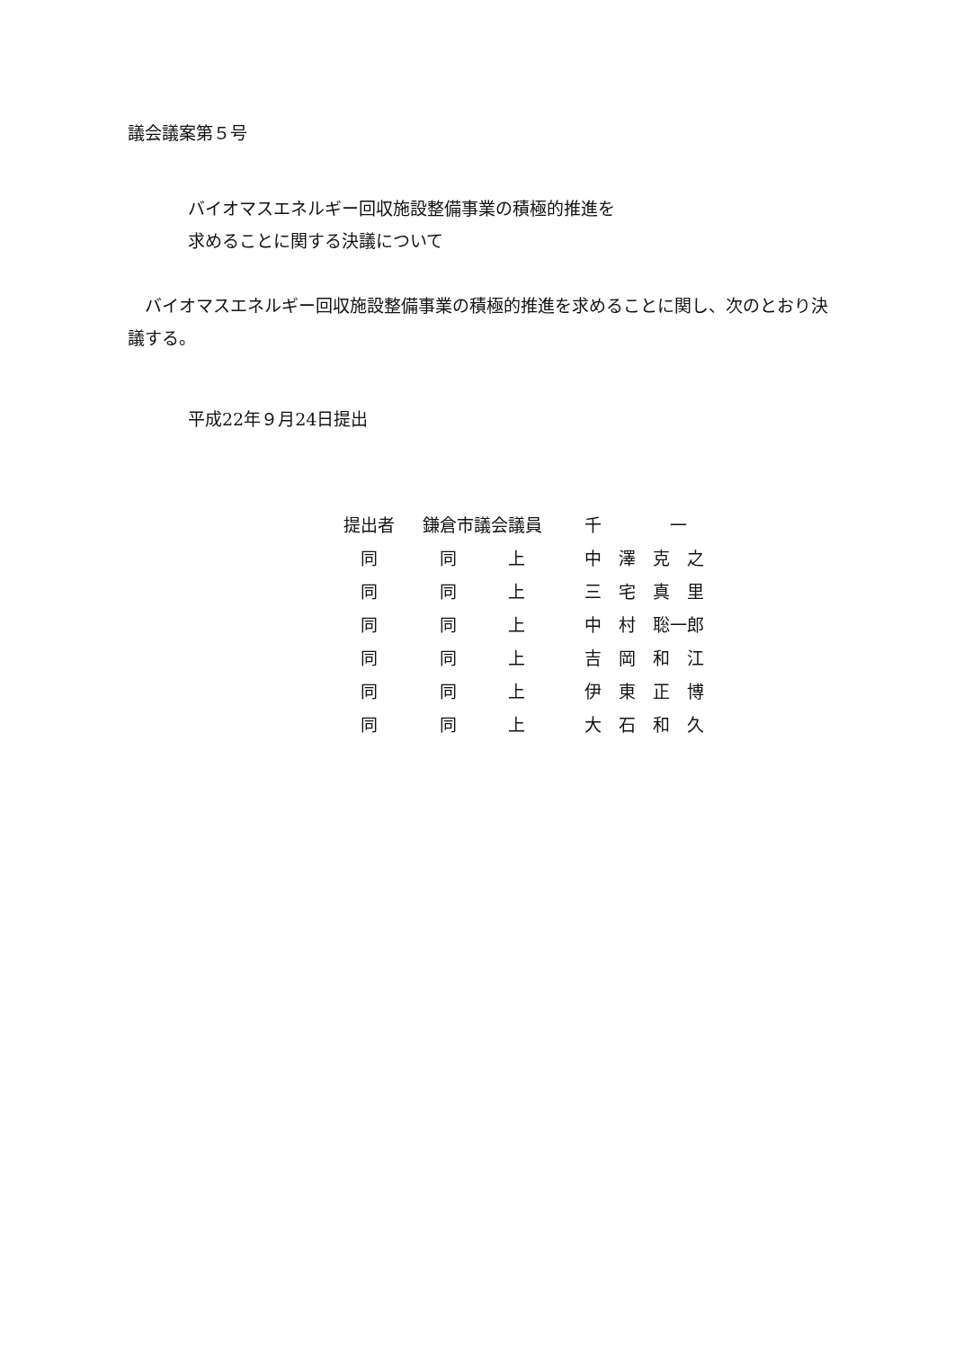議会議案第５号
バイオマスエネルギー回収施設整備事業の積極的推進を
求めることに関する決議について
　バイオマスエネルギー回収施設整備事業の積極的推進を求めることに関し、次のとおり決議する。
平成22年９月24日提出
| 提出者 | 鎌倉市議会議員 | 千 一 |
| 同 | 同 上 | 中 澤 克 之 |
| 同 | 同 上 | 三 宅 真 里 |
| 同 | 同 上 | 中 村 聡一郎 |
| 同 | 同 上 | 吉 岡 和 江 |
| 同 | 同 上 | 伊 東 正 博 |
| 同 | 同 上 | 大 石 和 久 |